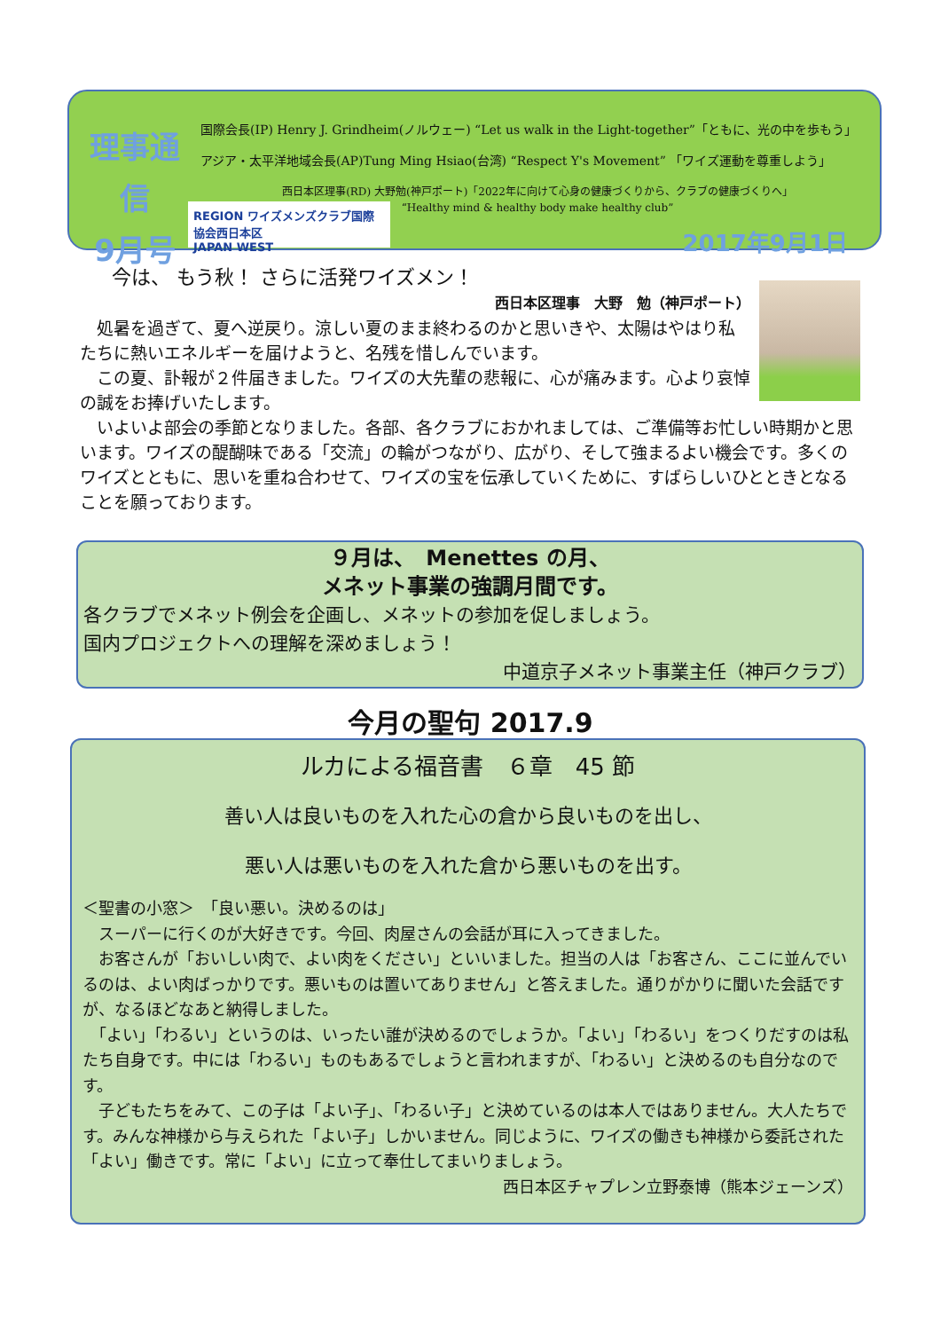理事通信
9月号
国際会長(IP) Henry J. Grindheim(ノルウェー) “Let us walk in the Light-together”「ともに、光の中を歩もう」
アジア・太平洋地域会長(AP)Tung Ming Hsiao(台湾) “Respect Y's Movement” 「ワイズ運動を尊重しよう」
西日本区理事(RD) 大野勉(神戸ポート)「2022年に向けて心身の健康づくりから、クラブの健康づくりへ」
“Healthy mind & healthy body make healthy club”
REGION ワイズメンズクラブ国際協会西日本区
JAPAN WEST
2017年9月1日
今は、 もう秋！ さらに活発ワイズメン！
西日本区理事　大野　勉（神戸ポート）
　処暑を過ぎて、夏へ逆戻り。涼しい夏のまま終わるのかと思いきや、太陽はやはり私たちに熱いエネルギーを届けようと、名残を惜しんでいます。
　この夏、訃報が２件届きました。ワイズの大先輩の悲報に、心が痛みます。心より哀悼の誠をお捧げいたします。
　いよいよ部会の季節となりました。各部、各クラブにおかれましては、ご準備等お忙しい時期かと思います。ワイズの醍醐味である「交流」の輪がつながり、広がり、そして強まるよい機会です。多くのワイズとともに、思いを重ね合わせて、ワイズの宝を伝承していくために、すばらしいひとときとなることを願っております。
９月は、　Menettes の月、
メネット事業の強調月間です。
各クラブでメネット例会を企画し、メネットの参加を促しましょう。
国内プロジェクトへの理解を深めましょう！
中道京子メネット事業主任（神戸クラブ）
今月の聖句 2017.9
ルカによる福音書　６章　45 節
善い人は良いものを入れた心の倉から良いものを出し、
悪い人は悪いものを入れた倉から悪いものを出す。
＜聖書の小窓＞　「良い悪い。決めるのは」
　スーパーに行くのが大好きです。今回、肉屋さんの会話が耳に入ってきました。
　お客さんが「おいしい肉で、よい肉をください」といいました。担当の人は「お客さん、ここに並んでいるのは、よい肉ばっかりです。悪いものは置いてありません」と答えました。通りがかりに聞いた会話ですが、なるほどなあと納得しました。
　「よい」「わるい」というのは、いったい誰が決めるのでしょうか。「よい」「わるい」をつくりだすのは私たち自身です。中には「わるい」ものもあるでしょうと言われますが、「わるい」と決めるのも自分なのです。
　子どもたちをみて、この子は「よい子」、「わるい子」と決めているのは本人ではありません。大人たちです。みんな神様から与えられた「よい子」しかいません。同じように、ワイズの働きも神様から委託された「よい」働きです。常に「よい」に立って奉仕してまいりましょう。
西日本区チャプレン立野泰博（熊本ジェーンズ）